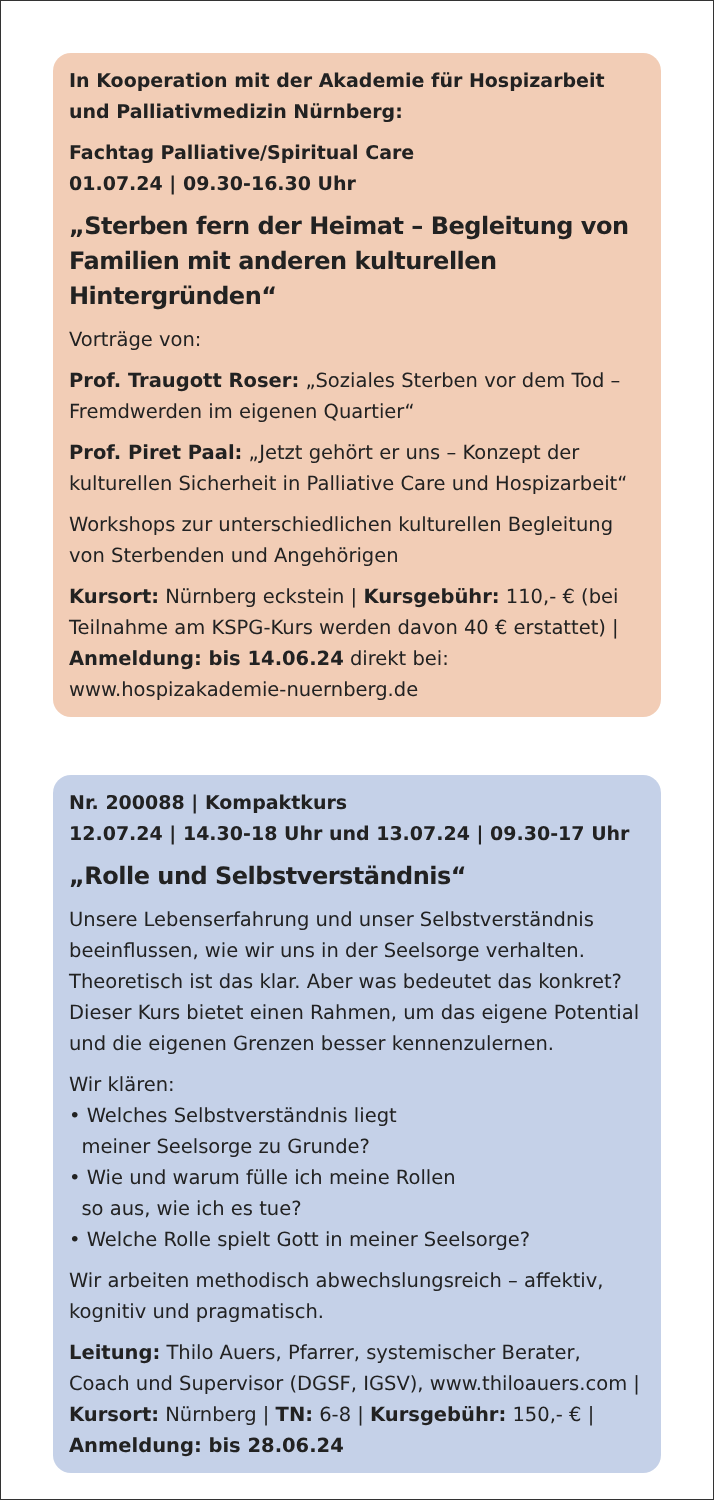In Kooperation mit der Akademie für Hospizarbeit und Palliativmedizin Nürnberg:
Fachtag Palliative/Spiritual Care
01.07.24 | 09.30-16.30 Uhr
„Sterben fern der Heimat – Begleitung von Familien mit anderen kulturellen Hintergründen“
Vorträge von:
Prof. Traugott Roser: „Soziales Sterben vor dem Tod – Fremdwerden im eigenen Quartier“
Prof. Piret Paal: „Jetzt gehört er uns – Konzept der kulturellen Sicherheit in Palliative Care und Hospizarbeit“
Workshops zur unterschiedlichen kulturellen Begleitung von Sterbenden und Angehörigen
Kursort: Nürnberg eckstein | Kursgebühr: 110,- € (bei Teilnahme am KSPG-Kurs werden davon 40 € erstattet) | Anmeldung: bis 14.06.24 direkt bei: www.hospizakademie-nuernberg.de
Nr. 200088 | Kompaktkurs
12.07.24 | 14.30-18 Uhr und 13.07.24 | 09.30-17 Uhr
„Rolle und Selbstverständnis“
Unsere Lebenserfahrung und unser Selbstverständnis beeinflussen, wie wir uns in der Seelsorge verhalten. Theoretisch ist das klar. Aber was bedeutet das konkret? Dieser Kurs bietet einen Rahmen, um das eigene Potential und die eigenen Grenzen besser kennenzulernen.
Wir klären:
• Welches Selbstverständnis liegt
meiner Seelsorge zu Grunde?
• Wie und warum fülle ich meine Rollen
so aus, wie ich es tue?
• Welche Rolle spielt Gott in meiner Seelsorge?
Wir arbeiten methodisch abwechslungsreich – affektiv, kognitiv und pragmatisch.
Leitung: Thilo Auers, Pfarrer, systemischer Berater, Coach und Supervisor (DGSF, IGSV), www.thiloauers.com | Kursort: Nürnberg | TN: 6-8 | Kursgebühr: 150,- € | Anmeldung: bis 28.06.24